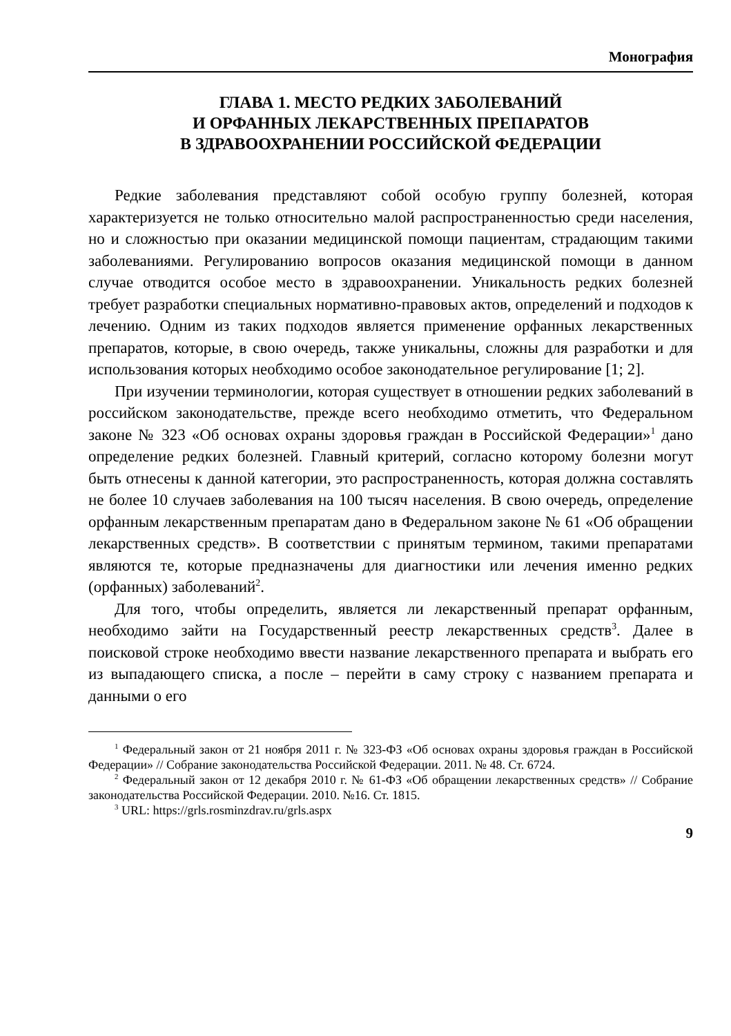Монография
ГЛАВА 1. МЕСТО РЕДКИХ ЗАБОЛЕВАНИЙ
И ОРФАННЫХ ЛЕКАРСТВЕННЫХ ПРЕПАРАТОВ
В ЗДРАВООХРАНЕНИИ РОССИЙСКОЙ ФЕДЕРАЦИИ
Редкие заболевания представляют собой особую группу болезней, которая характеризуется не только относительно малой распространенностью среди населения, но и сложностью при оказании медицинской помощи пациентам, страдающим такими заболеваниями. Регулированию вопросов оказания медицинской помощи в данном случае отводится особое место в здравоохранении. Уникальность редких болезней требует разработки специальных нормативно-правовых актов, определений и подходов к лечению. Одним из таких подходов является применение орфанных лекарственных препаратов, которые, в свою очередь, также уникальны, сложны для разработки и для использования которых необходимо особое законодательное регулирование [1; 2].
При изучении терминологии, которая существует в отношении редких заболеваний в российском законодательстве, прежде всего необходимо отметить, что Федеральном законе № 323 «Об основах охраны здоровья граждан в Российской Федерации»<sup>1</sup> дано определение редких болезней. Главный критерий, согласно которому болезни могут быть отнесены к данной категории, это распространенность, которая должна составлять не более 10 случаев заболевания на 100 тысяч населения. В свою очередь, определение орфанным лекарственным препаратам дано в Федеральном законе № 61 «Об обращении лекарственных средств». В соответствии с принятым термином, такими препаратами являются те, которые предназначены для диагностики или лечения именно редких (орфанных) заболеваний<sup>2</sup>.
Для того, чтобы определить, является ли лекарственный препарат орфанным, необходимо зайти на Государственный реестр лекарственных средств<sup>3</sup>. Далее в поисковой строке необходимо ввести название лекарственного препарата и выбрать его из выпадающего списка, а после – перейти в саму строку с названием препарата и данными о его
<sup>1</sup> Федеральный закон от 21 ноября 2011 г. № 323-ФЗ «Об основах охраны здоровья граждан в Российской Федерации» // Собрание законодательства Российской Федерации. 2011. № 48. Ст. 6724.
<sup>2</sup> Федеральный закон от 12 декабря 2010 г. № 61-ФЗ «Об обращении лекарственных средств» // Собрание законодательства Российской Федерации. 2010. №16. Ст. 1815.
<sup>3</sup> URL: https://grls.rosminzdrav.ru/grls.aspx
9